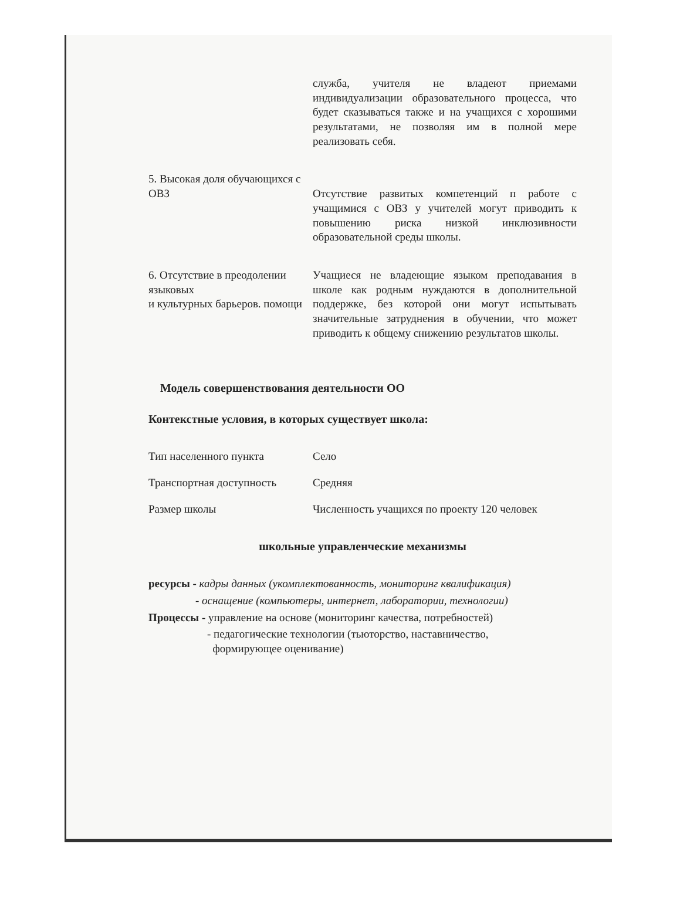| | служба, учителя не владеют приемами индивидуализации образовательного процесса, что будет сказываться также и на учащихся с хорошими результатами, не позволяя им в полной мере реализовать себя. |
| 5. Высокая доля обучающихся с ОВЗ | Отсутствие развитых компетенций п работе с учащимися с ОВЗ у учителей могут приводить к повышению риска низкой инклюзивности образовательной среды школы. |
| 6. Отсутствие в преодолении языковых и культурных барьеров. помощи | Учащиеся не владеющие языком преподавания в школе как родным нуждаются в дополнительной поддержке, без которой они могут испытывать значительные затруднения в обучении, что может приводить к общему снижению результатов школы. |
Модель совершенствования деятельности ОО
Контекстные условия, в которых существует школа:
| Тип населенного пункта | Село |
| Транспортная доступность | Средняя |
| Размер школы | Численность учащихся по проекту 120 человек |
школьные управленческие механизмы
ресурсы - кадры данных (укомплектованность, мониторинг квалификация)
- оснащение (компьютеры, интернет, лаборатории, технологии)
Процессы - управление на основе (мониторинг качества, потребностей)
- педагогические технологии (тьюторство, наставничество,
формирующее оценивание)